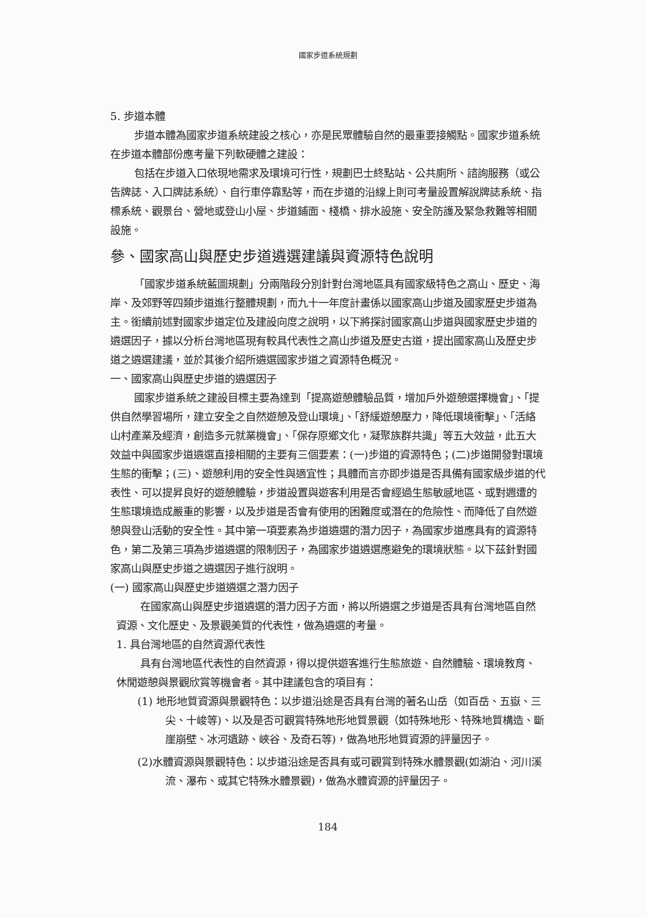國家步道系統規劃
5. 步道本體
步道本體為國家步道系統建設之核心，亦是民眾體驗自然的最重要接觸點。國家步道系統在步道本體部份應考量下列軟硬體之建設：
包括在步道入口依現地需求及環境可行性，規劃巴士終點站、公共廁所、諮詢服務（或公告牌誌、入口牌誌系統）、自行車停靠點等，而在步道的沿線上則可考量設置解說牌誌系統、指標系統、觀景台、營地或登山小屋、步道鋪面、棧橋、排水設施、安全防護及緊急救難等相關設施。
參、國家高山與歷史步道遴選建議與資源特色說明
「國家步道系統藍圖規劃」分兩階段分別針對台灣地區具有國家級特色之高山、歷史、海岸、及郊野等四類步道進行整體規劃，而九十一年度計畫係以國家高山步道及國家歷史步道為主。銜續前述對國家步道定位及建設向度之說明，以下將探討國家高山步道與國家歷史步道的遴選因子，據以分析台灣地區現有較具代表性之高山步道及歷史古道，提出國家高山及歷史步道之遴選建議，並於其後介紹所遴選國家步道之資源特色概況。
一、國家高山與歷史步道的遴選因子
國家步道系統之建設目標主要為達到「提高遊憩體驗品質，增加戶外遊憩選擇機會」、「提供自然學習場所，建立安全之自然遊憩及登山環境」、「舒緩遊憩壓力，降低環境衝擊」、「活絡山村產業及經濟，創造多元就業機會」、「保存原鄉文化，凝聚族群共識」等五大效益，此五大效益中與國家步道遴選直接相關的主要有三個要素：(一)步道的資源特色；(二)步道開發對環境生態的衝擊；(三)、遊憩利用的安全性與適宜性；具體而言亦即步道是否具備有國家級步道的代表性、可以提昇良好的遊憩體驗，步道設置與遊客利用是否會經過生態敏感地區、或對週遭的生態環境造成嚴重的影響，以及步道是否會有使用的困難度或潛在的危險性、而降低了自然遊憩與登山活動的安全性。其中第一項要素為步道遴選的潛力因子，為國家步道應具有的資源特色，第二及第三項為步道遴選的限制因子，為國家步道遴選應避免的環境狀態。以下茲針對國家高山與歷史步道之遴選因子進行說明。
(一) 國家高山與歷史步道遴選之潛力因子
在國家高山與歷史步道遴選的潛力因子方面，將以所遴選之步道是否具有台灣地區自然資源、文化歷史、及景觀美質的代表性，做為遴選的考量。
1. 具台灣地區的自然資源代表性
具有台灣地區代表性的自然資源，得以提供遊客進行生態旅遊、自然體驗、環境教育、休閒遊憩與景觀欣賞等機會者。其中建議包含的項目有：
(1) 地形地質資源與景觀特色：以步道沿途是否具有台灣的著名山岳（如百岳、五嶽、三尖、十峻等)、以及是否可觀賞特殊地形地質景觀（如特殊地形、特殊地質構造、斷崖崩壁、冰河遺跡、峽谷、及奇石等)，做為地形地質資源的評量因子。
(2)水體資源與景觀特色：以步道沿途是否具有或可觀賞到特殊水體景觀(如湖泊、河川溪流、瀑布、或其它特殊水體景觀)，做為水體資源的評量因子。
184